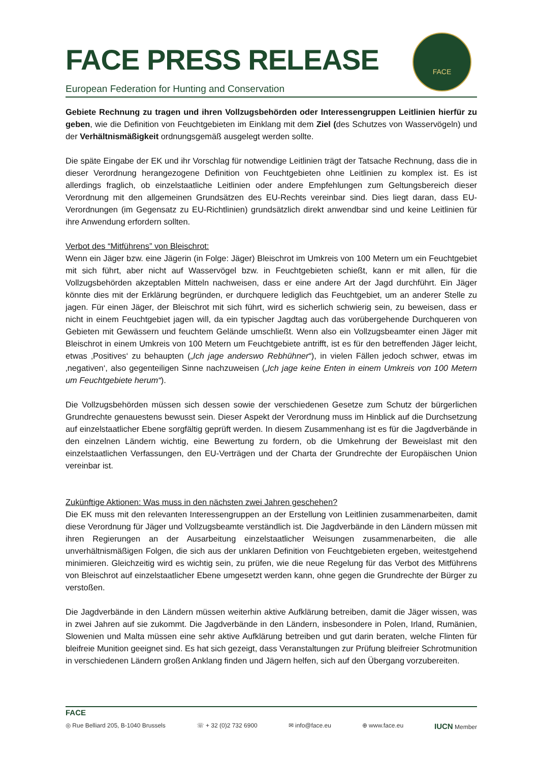FACE PRESS RELEASE
European Federation for Hunting and Conservation
FACE
Gebiete Rechnung zu tragen und ihren Vollzugsbehörden oder Interessengruppen Leitlinien hierfür zu geben, wie die Definition von Feuchtgebieten im Einklang mit dem Ziel (des Schutzes von Wasservögeln) und der Verhältnismäßigkeit ordnungsgemäß ausgelegt werden sollte.
Die späte Eingabe der EK und ihr Vorschlag für notwendige Leitlinien trägt der Tatsache Rechnung, dass die in dieser Verordnung herangezogene Definition von Feuchtgebieten ohne Leitlinien zu komplex ist. Es ist allerdings fraglich, ob einzelstaatliche Leitlinien oder andere Empfehlungen zum Geltungsbereich dieser Verordnung mit den allgemeinen Grundsätzen des EU-Rechts vereinbar sind. Dies liegt daran, dass EU-Verordnungen (im Gegensatz zu EU-Richtlinien) grundsätzlich direkt anwendbar sind und keine Leitlinien für ihre Anwendung erfordern sollten.
Verbot des “Mitführens” von Bleischrot:
Wenn ein Jäger bzw. eine Jägerin (in Folge: Jäger) Bleischrot im Umkreis von 100 Metern um ein Feuchtgebiet mit sich führt, aber nicht auf Wasservögel bzw. in Feuchtgebieten schießt, kann er mit allen, für die Vollzugsbehörden akzeptablen Mitteln nachweisen, dass er eine andere Art der Jagd durchführt. Ein Jäger könnte dies mit der Erklärung begründen, er durchquere lediglich das Feuchtgebiet, um an anderer Stelle zu jagen. Für einen Jäger, der Bleischrot mit sich führt, wird es sicherlich schwierig sein, zu beweisen, dass er nicht in einem Feuchtgebiet jagen will, da ein typischer Jagdtag auch das vorübergehende Durchqueren von Gebieten mit Gewässern und feuchtem Gelände umschließt. Wenn also ein Vollzugsbeamter einen Jäger mit Bleischrot in einem Umkreis von 100 Metern um Feuchtgebiete antrifft, ist es für den betreffenden Jäger leicht, etwas ‚Positives‘ zu behaupten („Ich jage anderswo Rebhühner“), in vielen Fällen jedoch schwer, etwas im ‚negativen‘, also gegenteiligen Sinne nachzuweisen („Ich jage keine Enten in einem Umkreis von 100 Metern um Feuchtgebiete herum“).
Die Vollzugsbehörden müssen sich dessen sowie der verschiedenen Gesetze zum Schutz der bürgerlichen Grundrechte genauestens bewusst sein. Dieser Aspekt der Verordnung muss im Hinblick auf die Durchsetzung auf einzelstaatlicher Ebene sorgfältig geprüft werden. In diesem Zusammenhang ist es für die Jagdverbände in den einzelnen Ländern wichtig, eine Bewertung zu fordern, ob die Umkehrung der Beweislast mit den einzelstaatlichen Verfassungen, den EU-Verträgen und der Charta der Grundrechte der Europäischen Union vereinbar ist.
Zukünftige Aktionen: Was muss in den nächsten zwei Jahren geschehen?
Die EK muss mit den relevanten Interessengruppen an der Erstellung von Leitlinien zusammenarbeiten, damit diese Verordnung für Jäger und Vollzugsbeamte verständlich ist. Die Jagdverbände in den Ländern müssen mit ihren Regierungen an der Ausarbeitung einzelstaatlicher Weisungen zusammenarbeiten, die alle unverhältnismäßigen Folgen, die sich aus der unklaren Definition von Feuchtgebieten ergeben, weitestgehend minimieren. Gleichzeitig wird es wichtig sein, zu prüfen, wie die neue Regelung für das Verbot des Mitführens von Bleischrot auf einzelstaatlicher Ebene umgesetzt werden kann, ohne gegen die Grundrechte der Bürger zu verstoßen.
Die Jagdverbände in den Ländern müssen weiterhin aktive Aufklärung betreiben, damit die Jäger wissen, was in zwei Jahren auf sie zukommt. Die Jagdverbände in den Ländern, insbesondere in Polen, Irland, Rumänien, Slowenien und Malta müssen eine sehr aktive Aufklärung betreiben und gut darin beraten, welche Flinten für bleifreie Munition geeignet sind. Es hat sich gezeigt, dass Veranstaltungen zur Prüfung bleifreier Schrotmunition in verschiedenen Ländern großen Anklang finden und Jägern helfen, sich auf den Übergang vorzubereiten.
FACE
◎ Rue Belliard 205, B-1040 Brussels ☏ + 32 (0)2 732 6900 ✉ info@face.eu ⊕ www.face.eu IUCN Member